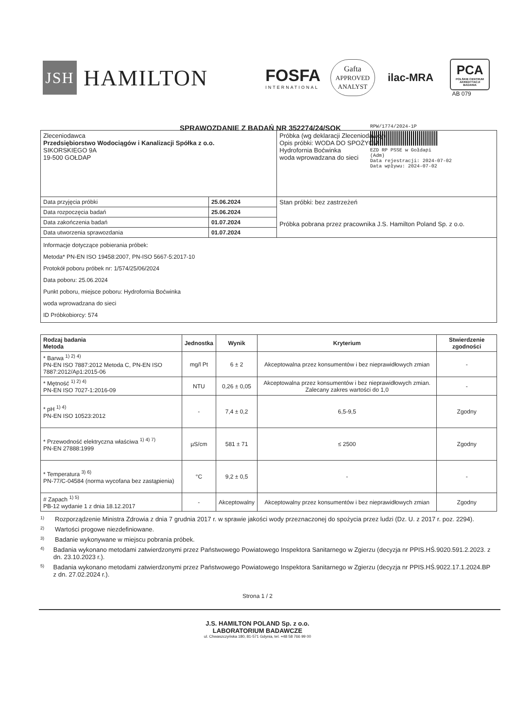JSH
HAMILTON
FOSFA
INTERNATIONAL
Gafta
APPROVED
ANALYST
ilac-MRA
PCA
POLSKIE CENTRUM AKREDYTACJI
BADANIA
AB 079
SPRAWOZDANIE Z BADAŃ NR 352274/24/SOK
RPW/1774/2024-1P
EZD RP PSSE w Gołdapi
(Adm)
Data rejestracji: 2024-07-02
Data wpływu: 2024-07-02
| Zleceniodawca Przedsiębiorstwo Wodociągów i Kanalizacji Spółka z o.o. SIKORSKIEGO 9A 19-500 GOŁDAP | | Próbka (wg deklaracji Zleceniodawcy) Opis próbki: WODA DO SPOŻYCIA Hydrofornia Boćwinka woda wprowadzana do sieci |
| Data przyjęcia próbki | 25.06.2024 | Stan próbki: bez zastrzeżeń Próbka pobrana przez pracownika J.S. Hamilton Poland Sp. z o.o. |
| Data rozpoczęcia badań | 25.06.2024 | |
| Data zakończenia badań | 01.07.2024 | |
| Data utworzenia sprawozdania | 01.07.2024 | |
| Informacje dotyczące pobierania próbek: Metoda* PN-EN ISO 19458:2007, PN-ISO 5667-5:2017-10 Protokół poboru próbek nr: 1/574/25/06/2024 Data poboru: 25.06.2024 Punkt poboru, miejsce poboru: Hydrofornia Boćwinka woda wprowadzana do sieci ID Próbkobiorcy: 574 | | |
| Rodzaj badania Metoda | Jednostka | Wynik | Kryterium | Stwierdzenie zgodności |
| --- | --- | --- | --- | --- |
| * Barwa <sup>1) 2) 4)</sup> PN-EN ISO 7887:2012 Metoda C, PN-EN ISO 7887:2012/Ap1:2015-06 | mg/l Pt | 6 ± 2 | Akceptowalna przez konsumentów i bez nieprawidłowych zmian | - |
| * Mętność <sup>1) 2) 4)</sup> PN-EN ISO 7027-1:2016-09 | NTU | 0,26 ± 0,05 | Akceptowalna przez konsumentów i bez nieprawidłowych zmian. Zalecany zakres wartości do 1,0 | - |
| * pH <sup>1) 4)</sup> PN-EN ISO 10523:2012 | - | 7,4 ± 0,2 | 6,5-9,5 | Zgodny |
| * Przewodność elektryczna właściwa <sup>1) 4) 7)</sup> PN-EN 27888:1999 | µS/cm | 581 ± 71 | ≤ 2500 | Zgodny |
| * Temperatura <sup>3) 6)</sup> PN-77/C-04584 (norma wycofana bez zastąpienia) | °C | 9,2 ± 0,5 | - | - |
| # Zapach <sup>1) 5)</sup> PB-12 wydanie 1 z dnia 18.12.2017 | - | Akceptowalny | Akceptowalny przez konsumentów i bez nieprawidłowych zmian | Zgodny |
1) Rozporządzenie Ministra Zdrowia z dnia 7 grudnia 2017 r. w sprawie jakości wody przeznaczonej do spożycia przez ludzi (Dz. U. z 2017 r. poz. 2294).
2) Wartości progowe niezdefiniowane.
3) Badanie wykonywane w miejscu pobrania próbek.
4) Badania wykonano metodami zatwierdzonymi przez Państwowego Powiatowego Inspektora Sanitarnego w Zgierzu (decyzja nr PPIS.HŚ.9020.591.2.2023. z dn. 23.10.2023 r.).
5) Badania wykonano metodami zatwierdzonymi przez Państwowego Powiatowego Inspektora Sanitarnego w Zgierzu (decyzja nr PPIS.HŚ.9022.17.1.2024.BP z dn. 27.02.2024 r.).
Strona 1 / 2
J.S. HAMILTON POLAND Sp. z o.o.
LABORATORIUM BADAWCZE
ul. Chwaszczyńska 180, 81-571 Gdynia, tel. +48 58 766 99 00